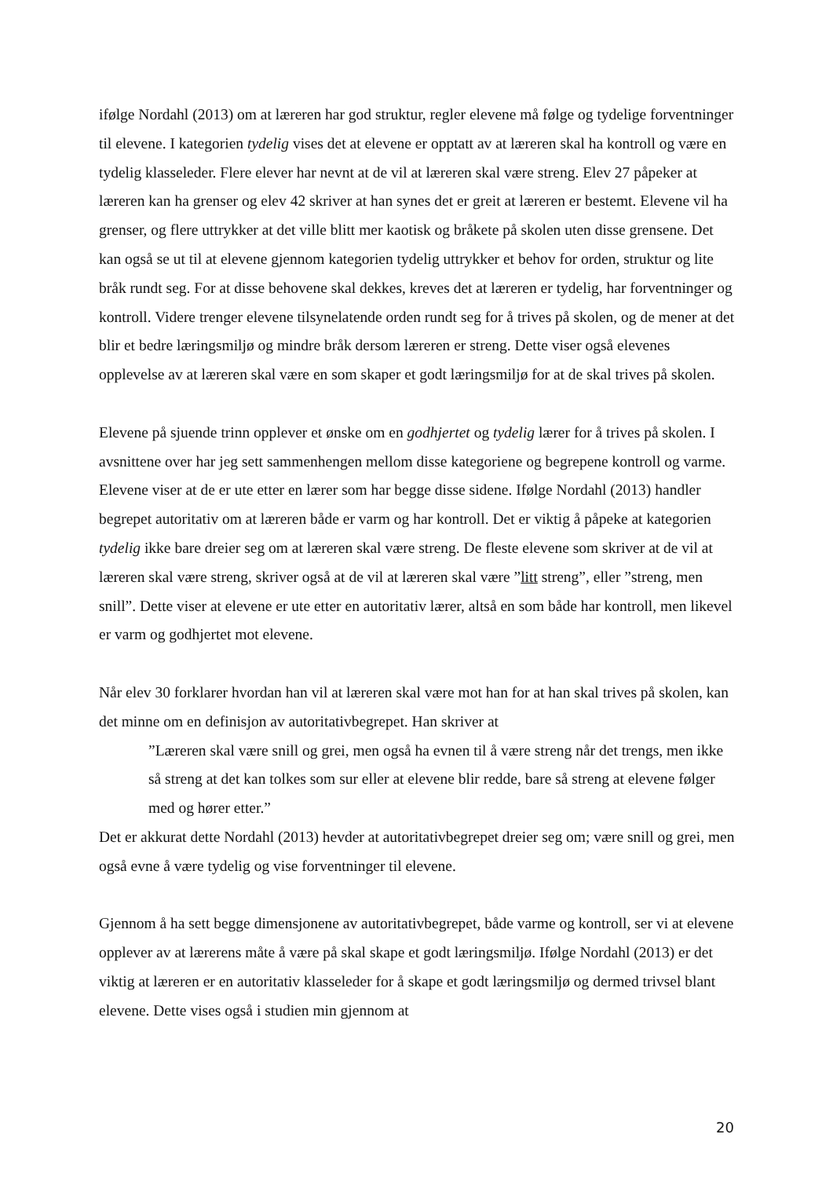ifølge Nordahl (2013) om at læreren har god struktur, regler elevene må følge og tydelige forventninger til elevene. I kategorien tydelig vises det at elevene er opptatt av at læreren skal ha kontroll og være en tydelig klasseleder. Flere elever har nevnt at de vil at læreren skal være streng. Elev 27 påpeker at læreren kan ha grenser og elev 42 skriver at han synes det er greit at læreren er bestemt. Elevene vil ha grenser, og flere uttrykker at det ville blitt mer kaotisk og bråkete på skolen uten disse grensene. Det kan også se ut til at elevene gjennom kategorien tydelig uttrykker et behov for orden, struktur og lite bråk rundt seg. For at disse behovene skal dekkes, kreves det at læreren er tydelig, har forventninger og kontroll. Videre trenger elevene tilsynelatende orden rundt seg for å trives på skolen, og de mener at det blir et bedre læringsmiljø og mindre bråk dersom læreren er streng. Dette viser også elevenes opplevelse av at læreren skal være en som skaper et godt læringsmiljø for at de skal trives på skolen.
Elevene på sjuende trinn opplever et ønske om en godhjertet og tydelig lærer for å trives på skolen. I avsnittene over har jeg sett sammenhengen mellom disse kategoriene og begrepene kontroll og varme. Elevene viser at de er ute etter en lærer som har begge disse sidene. Ifølge Nordahl (2013) handler begrepet autoritativ om at læreren både er varm og har kontroll. Det er viktig å påpeke at kategorien tydelig ikke bare dreier seg om at læreren skal være streng. De fleste elevene som skriver at de vil at læreren skal være streng, skriver også at de vil at læreren skal være ”litt streng”, eller ”streng, men snill”. Dette viser at elevene er ute etter en autoritativ lærer, altså en som både har kontroll, men likevel er varm og godhjertet mot elevene.
Når elev 30 forklarer hvordan han vil at læreren skal være mot han for at han skal trives på skolen, kan det minne om en definisjon av autoritativbegrepet. Han skriver at
”Læreren skal være snill og grei, men også ha evnen til å være streng når det trengs, men ikke så streng at det kan tolkes som sur eller at elevene blir redde, bare så streng at elevene følger med og hører etter.”
Det er akkurat dette Nordahl (2013) hevder at autoritativbegrepet dreier seg om; være snill og grei, men også evne å være tydelig og vise forventninger til elevene.
Gjennom å ha sett begge dimensjonene av autoritativbegrepet, både varme og kontroll, ser vi at elevene opplever av at lærerens måte å være på skal skape et godt læringsmiljø. Ifølge Nordahl (2013) er det viktig at læreren er en autoritativ klasseleder for å skape et godt læringsmiljø og dermed trivsel blant elevene. Dette vises også i studien min gjennom at
20